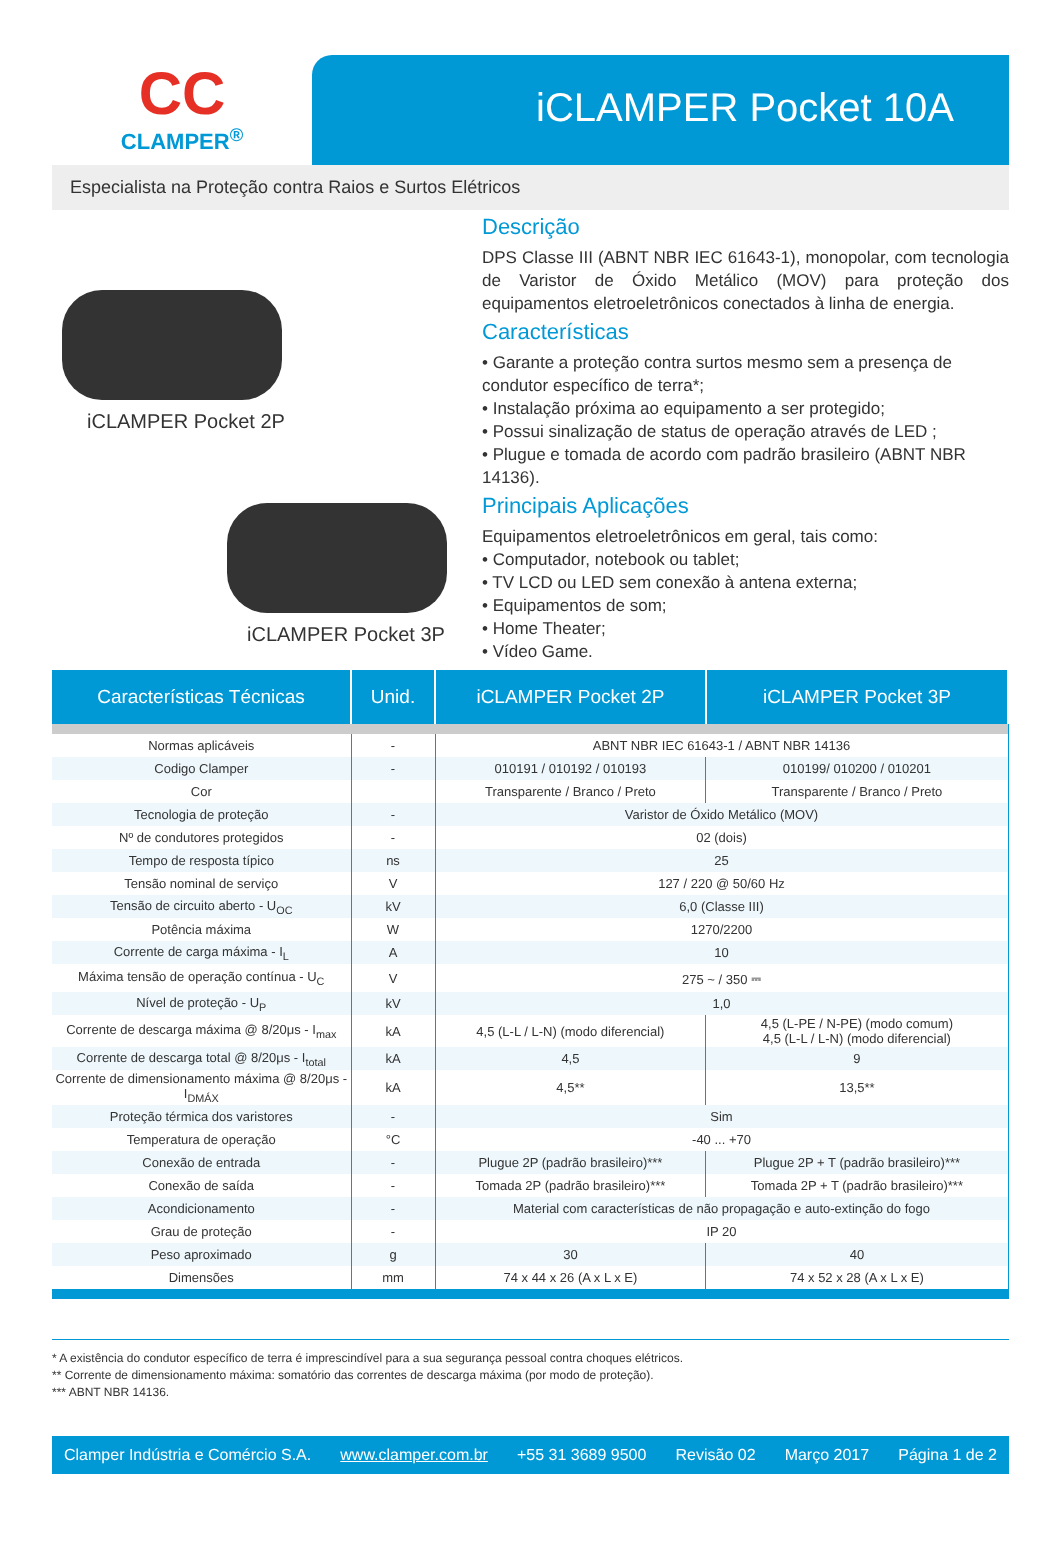CC
CLAMPER<sup>®</sup>
iCLAMPER Pocket 10A
Especialista na Proteção contra Raios e Surtos Elétricos
iCLAMPER Pocket 2P
iCLAMPER Pocket 3P
Descrição
DPS Classe III (ABNT NBR IEC 61643-1), monopolar, com tecnologia de Varistor de Óxido Metálico (MOV) para proteção dos equipamentos eletroeletrônicos conectados à linha de energia.
Características
• Garante a proteção contra surtos mesmo sem a presença de condutor específico de terra*;
• Instalação próxima ao equipamento a ser protegido;
• Possui sinalização de status de operação através de LED ;
• Plugue e tomada de acordo com padrão brasileiro (ABNT NBR 14136).
Principais Aplicações
Equipamentos eletroeletrônicos em geral, tais como:
• Computador, notebook ou tablet;
• TV LCD ou LED sem conexão à antena externa;
• Equipamentos de som;
• Home Theater;
• Vídeo Game.
| Características Técnicas | Unid. | iCLAMPER Pocket 2P | iCLAMPER Pocket 3P |
| --- | --- | --- | --- |
| Normas aplicáveis | - | ABNT NBR IEC 61643-1 / ABNT NBR 14136 | |
| Codigo Clamper | - | 010191 / 010192 / 010193 | 010199/ 010200 / 010201 |
| Cor | | Transparente / Branco / Preto | Transparente / Branco / Preto |
| Tecnologia de proteção | - | Varistor de Óxido Metálico (MOV) | |
| Nº de condutores protegidos | - | 02 (dois) | |
| Tempo de resposta típico | ns | 25 | |
| Tensão nominal de serviço | V | 127 / 220 @ 50/60 Hz | |
| Tensão de circuito aberto - U<sub>OC</sub> | kV | 6,0 (Classe III) | |
| Potência máxima | W | 1270/2200 | |
| Corrente de carga máxima - I<sub>L</sub> | A | 10 | |
| Máxima tensão de operação contínua - U<sub>C</sub> | V | 275 ~ / 350 ⎓ | |
| Nível de proteção - U<sub>P</sub> | kV | 1,0 | |
| Corrente de descarga máxima @ 8/20μs - I<sub>max</sub> | kA | 4,5 (L-L / L-N) (modo diferencial) | 4,5 (L-PE / N-PE) (modo comum) 4,5 (L-L / L-N) (modo diferencial) |
| Corrente de descarga total @ 8/20μs - I<sub>total</sub> | kA | 4,5 | 9 |
| Corrente de dimensionamento máxima @ 8/20μs - I<sub>DMÁX</sub> | kA | 4,5** | 13,5** |
| Proteção térmica dos varistores | - | Sim | |
| Temperatura de operação | °C | -40 ... +70 | |
| Conexão de entrada | - | Plugue 2P (padrão brasileiro)*** | Plugue 2P + T (padrão brasileiro)*** |
| Conexão de saída | - | Tomada 2P (padrão brasileiro)*** | Tomada 2P + T (padrão brasileiro)*** |
| Acondicionamento | - | Material com características de não propagação e auto-extinção do fogo | |
| Grau de proteção | - | IP 20 | |
| Peso aproximado | g | 30 | 40 |
| Dimensões | mm | 74 x 44 x 26 (A x L x E) | 74 x 52 x 28 (A x L x E) |
* A existência do condutor específico de terra é imprescindível para a sua segurança pessoal contra choques elétricos.
** Corrente de dimensionamento máxima: somatório das correntes de descarga máxima (por modo de proteção).
*** ABNT NBR 14136.
Clamper Indústria e Comércio S.A. www.clamper.com.br +55 31 3689 9500 Revisão 02 Março 2017 Página 1 de 2